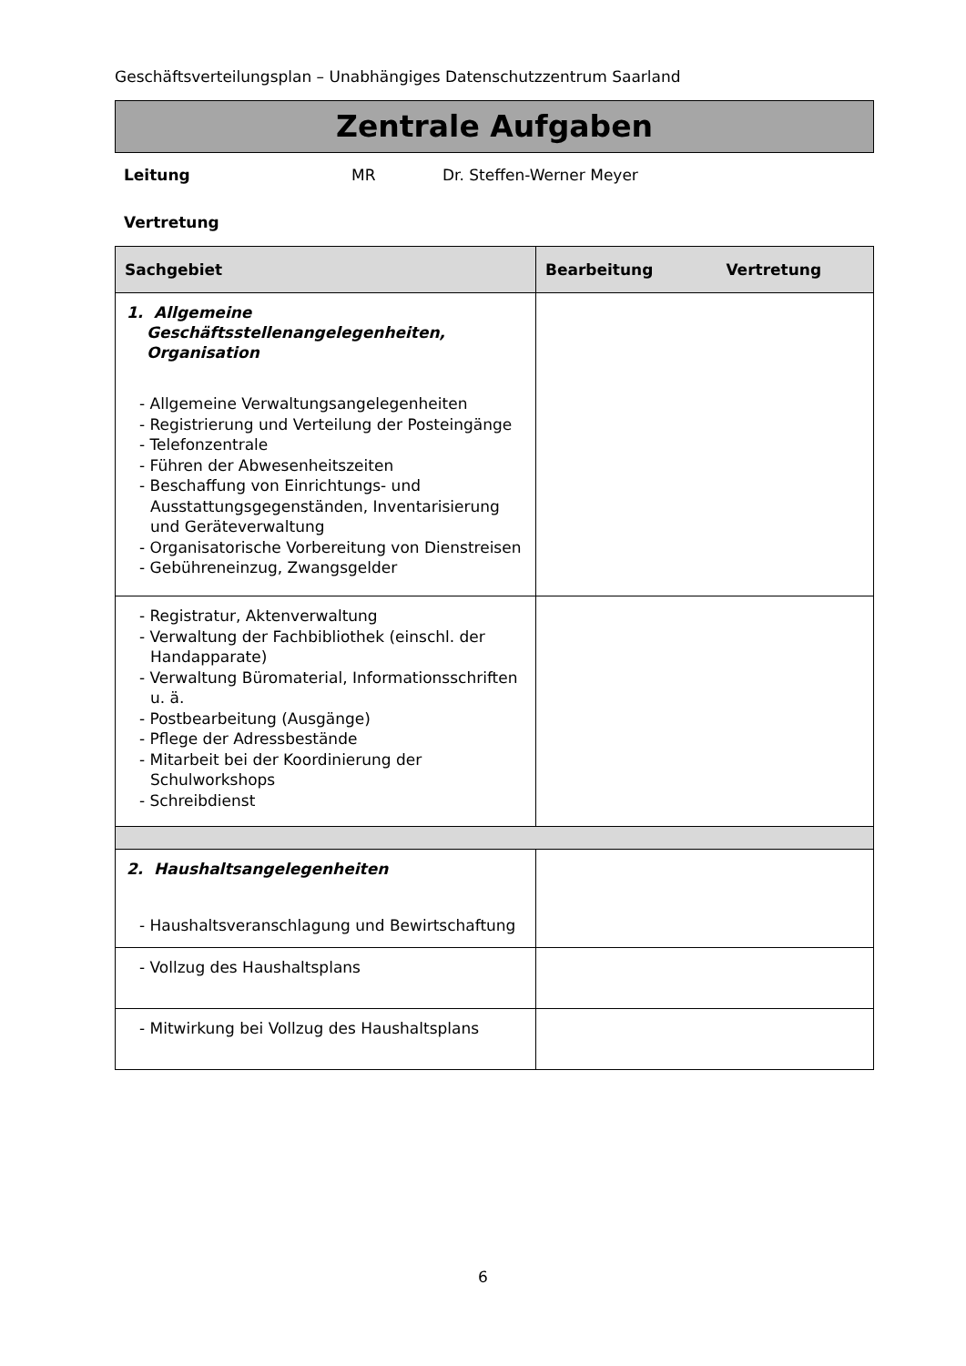Geschäftsverteilungsplan – Unabhängiges Datenschutzzentrum Saarland
Zentrale Aufgaben
Leitung MR Dr. Steffen-Werner Meyer
Vertretung
| Sachgebiet | Bearbeitung Vertretung |
| --- | --- |
| 1. Allgemeine Geschäftsstellenangelegenheiten, Organisation - Allgemeine Verwaltungsangelegenheiten - Registrierung und Verteilung der Posteingänge - Telefonzentrale - Führen der Abwesenheitszeiten - Beschaffung von Einrichtungs- und Ausstattungsgegenständen, Inventarisierung und Geräteverwaltung - Organisatorische Vorbereitung von Dienstreisen - Gebühreneinzug, Zwangsgelder | |
| - Registratur, Aktenverwaltung - Verwaltung der Fachbibliothek (einschl. der Handapparate) - Verwaltung Büromaterial, Informationsschriften u. ä. - Postbearbeitung (Ausgänge) - Pflege der Adressbestände - Mitarbeit bei der Koordinierung der Schulworkshops - Schreibdienst | |
| 2. Haushaltsangelegenheiten - Haushaltsveranschlagung und Bewirtschaftung | |
| - Vollzug des Haushaltsplans | |
| - Mitwirkung bei Vollzug des Haushaltsplans | |
6